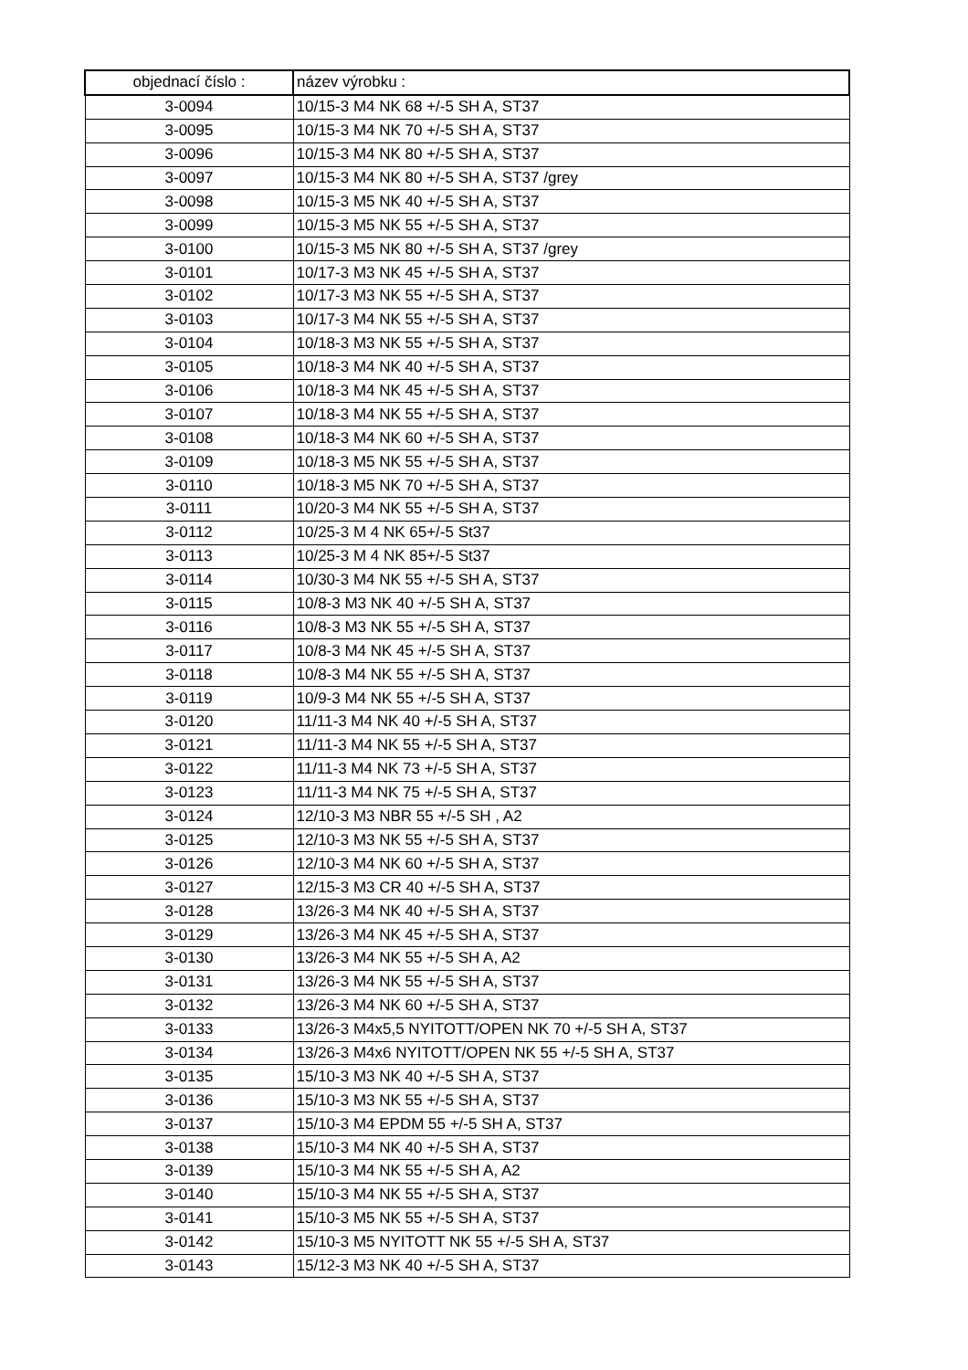| objednací číslo : | název výrobku : |
| --- | --- |
| 3-0094 | 10/15-3 M4 NK 68 +/-5 SH A, ST37 |
| 3-0095 | 10/15-3 M4 NK 70 +/-5 SH A, ST37 |
| 3-0096 | 10/15-3 M4 NK 80 +/-5 SH A, ST37 |
| 3-0097 | 10/15-3 M4 NK 80 +/-5 SH A, ST37 /grey |
| 3-0098 | 10/15-3 M5 NK 40 +/-5 SH A, ST37 |
| 3-0099 | 10/15-3 M5 NK 55 +/-5 SH A, ST37 |
| 3-0100 | 10/15-3 M5 NK 80 +/-5 SH A, ST37 /grey |
| 3-0101 | 10/17-3 M3 NK 45 +/-5 SH A, ST37 |
| 3-0102 | 10/17-3 M3 NK 55 +/-5 SH A, ST37 |
| 3-0103 | 10/17-3 M4 NK 55 +/-5 SH A, ST37 |
| 3-0104 | 10/18-3 M3 NK 55 +/-5 SH A, ST37 |
| 3-0105 | 10/18-3 M4 NK 40 +/-5 SH A, ST37 |
| 3-0106 | 10/18-3 M4 NK 45 +/-5 SH A, ST37 |
| 3-0107 | 10/18-3 M4 NK 55 +/-5 SH A, ST37 |
| 3-0108 | 10/18-3 M4 NK 60 +/-5 SH A, ST37 |
| 3-0109 | 10/18-3 M5 NK 55 +/-5 SH A, ST37 |
| 3-0110 | 10/18-3 M5 NK 70 +/-5 SH A, ST37 |
| 3-0111 | 10/20-3 M4 NK 55 +/-5 SH A, ST37 |
| 3-0112 | 10/25-3 M 4 NK 65+/-5 St37 |
| 3-0113 | 10/25-3 M 4 NK 85+/-5 St37 |
| 3-0114 | 10/30-3 M4 NK 55 +/-5 SH A, ST37 |
| 3-0115 | 10/8-3 M3 NK 40 +/-5 SH A, ST37 |
| 3-0116 | 10/8-3 M3 NK 55 +/-5 SH A, ST37 |
| 3-0117 | 10/8-3 M4 NK 45 +/-5 SH A, ST37 |
| 3-0118 | 10/8-3 M4 NK 55 +/-5 SH A, ST37 |
| 3-0119 | 10/9-3 M4 NK 55 +/-5 SH A, ST37 |
| 3-0120 | 11/11-3 M4 NK 40 +/-5 SH A, ST37 |
| 3-0121 | 11/11-3 M4 NK 55 +/-5 SH A, ST37 |
| 3-0122 | 11/11-3 M4 NK 73 +/-5 SH A, ST37 |
| 3-0123 | 11/11-3 M4 NK 75 +/-5 SH A, ST37 |
| 3-0124 | 12/10-3 M3 NBR 55 +/-5 SH , A2 |
| 3-0125 | 12/10-3 M3 NK 55 +/-5 SH A, ST37 |
| 3-0126 | 12/10-3 M4 NK 60 +/-5 SH A, ST37 |
| 3-0127 | 12/15-3 M3 CR 40 +/-5 SH A, ST37 |
| 3-0128 | 13/26-3 M4 NK 40 +/-5 SH A, ST37 |
| 3-0129 | 13/26-3 M4 NK 45 +/-5 SH A, ST37 |
| 3-0130 | 13/26-3 M4 NK 55 +/-5 SH A, A2 |
| 3-0131 | 13/26-3 M4 NK 55 +/-5 SH A, ST37 |
| 3-0132 | 13/26-3 M4 NK 60 +/-5 SH A, ST37 |
| 3-0133 | 13/26-3 M4x5,5 NYITOTT/OPEN NK 70 +/-5 SH A, ST37 |
| 3-0134 | 13/26-3 M4x6 NYITOTT/OPEN NK 55 +/-5 SH A, ST37 |
| 3-0135 | 15/10-3 M3 NK 40 +/-5 SH A, ST37 |
| 3-0136 | 15/10-3 M3 NK 55 +/-5 SH A, ST37 |
| 3-0137 | 15/10-3 M4 EPDM 55 +/-5 SH A, ST37 |
| 3-0138 | 15/10-3 M4 NK 40 +/-5 SH A, ST37 |
| 3-0139 | 15/10-3 M4 NK 55 +/-5 SH A, A2 |
| 3-0140 | 15/10-3 M4 NK 55 +/-5 SH A, ST37 |
| 3-0141 | 15/10-3 M5 NK 55 +/-5 SH A, ST37 |
| 3-0142 | 15/10-3 M5 NYITOTT NK 55 +/-5 SH A, ST37 |
| 3-0143 | 15/12-3 M3 NK 40 +/-5 SH A, ST37 |